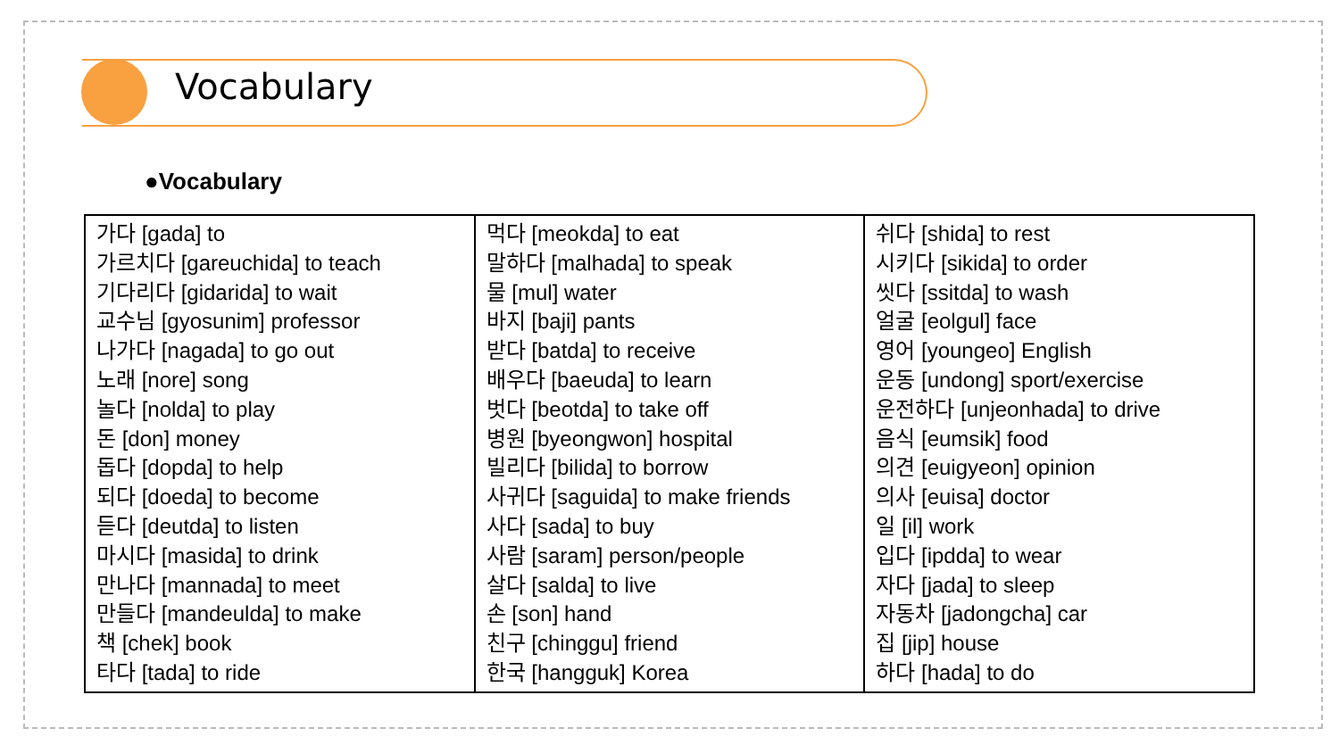Vocabulary
●Vocabulary
| 가다 [gada] to 가르치다 [gareuchida] to teach 기다리다 [gidarida] to wait 교수님 [gyosunim] professor 나가다 [nagada] to go out 노래 [nore] song 놀다 [nolda] to play 돈 [don] money 돕다 [dopda] to help 되다 [doeda] to become 듣다 [deutda] to listen 마시다 [masida] to drink 만나다 [mannada] to meet 만들다 [mandeulda] to make 책 [chek] book 타다 [tada] to ride | 먹다 [meokda] to eat 말하다 [malhada] to speak 물 [mul] water 바지 [baji] pants 받다 [batda] to receive 배우다 [baeuda] to learn 벗다 [beotda] to take off 병원 [byeongwon] hospital 빌리다 [bilida] to borrow 사귀다 [saguida] to make friends 사다 [sada] to buy 사람 [saram] person/people 살다 [salda] to live 손 [son] hand 친구 [chinggu] friend 한국 [hangguk] Korea | 쉬다 [shida] to rest 시키다 [sikida] to order 씻다 [ssitda] to wash 얼굴 [eolgul] face 영어 [youngeo] English 운동 [undong] sport/exercise 운전하다 [unjeonhada] to drive 음식 [eumsik] food 의견 [euigyeon] opinion 의사 [euisa] doctor 일 [il] work 입다 [ipdda] to wear 자다 [jada] to sleep 자동차 [jadongcha] car 집 [jip] house 하다 [hada] to do |